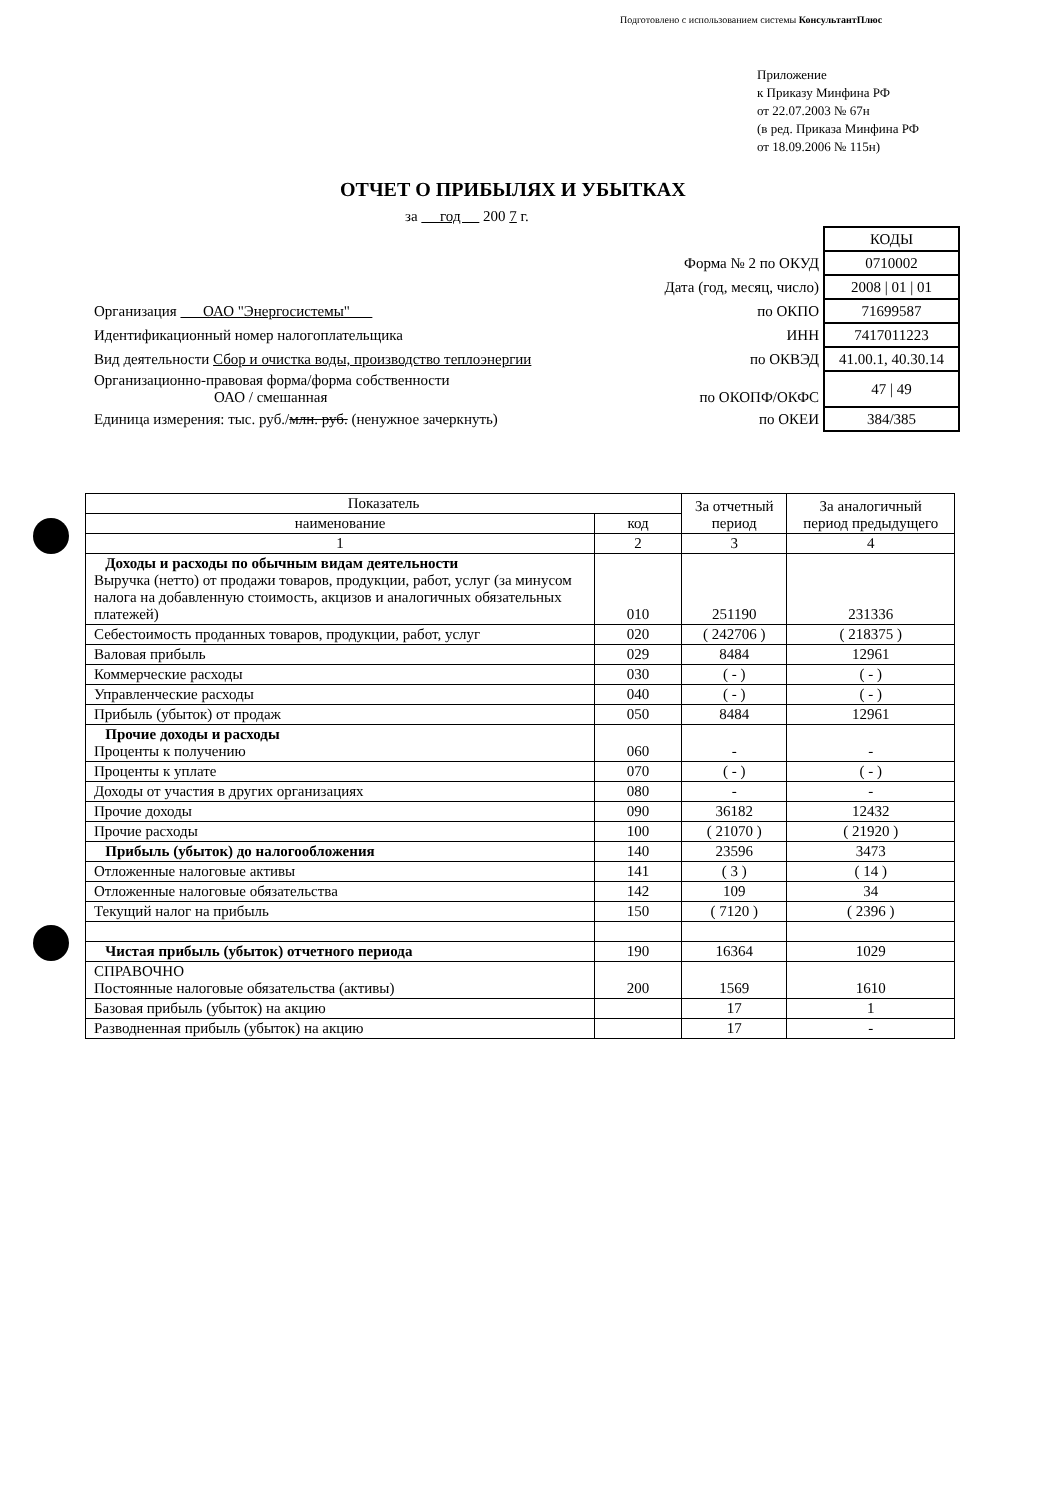Подготовлено с использованием системы КонсультантПлюс
Приложение
к Приказу Минфина РФ
от 22.07.2003 № 67н
(в ред. Приказа Минфина РФ
от 18.09.2006 № 115н)
ОТЧЕТ О ПРИБЫЛЯХ И УБЫТКАХ
за год 200 7 г.
| | | КОДЫ |
| | Форма № 2 по ОКУД | 0710002 |
| | Дата (год, месяц, число) | 2008 / 01 / 01 |
| Организация ОАО "Энергосистемы" | по ОКПО | 71699587 |
| Идентификационный номер налогоплательщика | ИНН | 7417011223 |
| Вид деятельности Сбор и очистка воды, производство теплоэнергии | по ОКВЭД | 41.00.1, 40.30.14 |
| Организационно-правовая форма/форма собственности ОАО / смешанная | по ОКОПФ/ОКФС | 47 / 49 |
| Единица измерения: тыс. руб./ млн. руб. (ненужное зачеркнуть) | по ОКЕИ | 384/385 |
| Показатель | | За отчетный период | За аналогичный период предыдущего |
| --- | --- | --- | --- |
| наименование | код | | |
| 1 | 2 | 3 | 4 |
| Доходы и расходы по обычным видам деятельности Выручка (нетто) от продажи товаров, продукции, работ, услуг (за минусом налога на добавленную стоимость, акцизов и аналогичных обязательных платежей) | 010 | 251190 | 231336 |
| Себестоимость проданных товаров, продукции, работ, услуг | 020 | ( 242706 ) | ( 218375 ) |
| Валовая прибыль | 029 | 8484 | 12961 |
| Коммерческие расходы | 030 | ( - ) | ( - ) |
| Управленческие расходы | 040 | ( - ) | ( - ) |
| Прибыль (убыток) от продаж | 050 | 8484 | 12961 |
| Прочие доходы и расходы Проценты к получению | 060 | - | - |
| Проценты к уплате | 070 | ( - ) | ( - ) |
| Доходы от участия в других организациях | 080 | - | - |
| Прочие доходы | 090 | 36182 | 12432 |
| Прочие расходы | 100 | ( 21070 ) | ( 21920 ) |
| Прибыль (убыток) до налогообложения | 140 | 23596 | 3473 |
| Отложенные налоговые активы | 141 | ( 3 ) | ( 14 ) |
| Отложенные налоговые обязательства | 142 | 109 | 34 |
| Текущий налог на прибыль | 150 | ( 7120 ) | ( 2396 ) |
| Чистая прибыль (убыток) отчетного периода | 190 | 16364 | 1029 |
| СПРАВОЧНО Постоянные налоговые обязательства (активы) | 200 | 1569 | 1610 |
| Базовая прибыль (убыток) на акцию | | 17 | 1 |
| Разводненная прибыль (убыток) на акцию | | 17 | - |